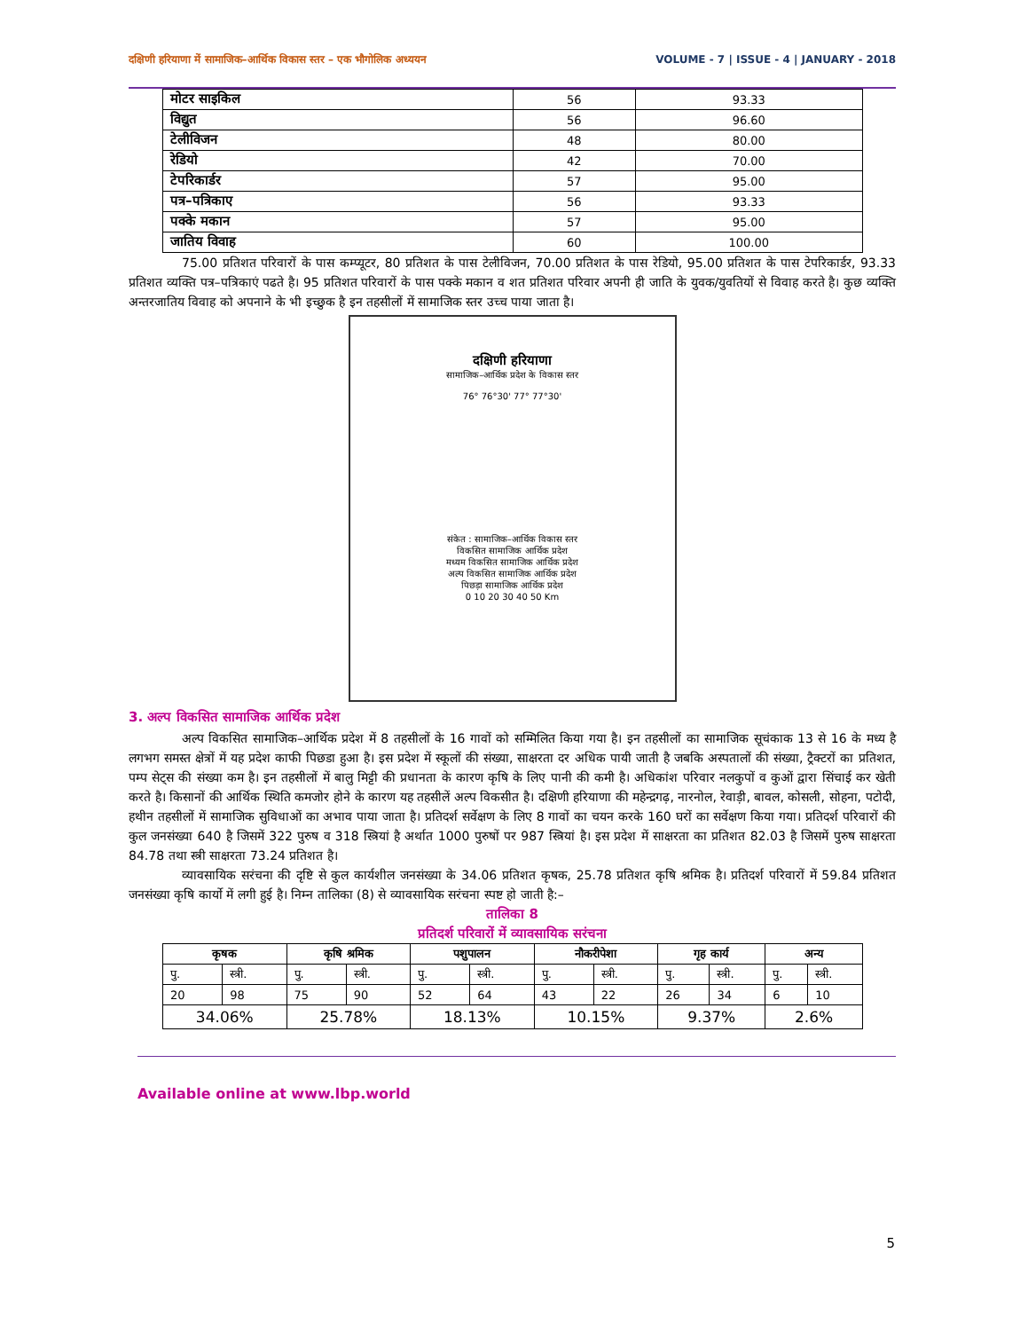दक्षिणी हरियाणा में सामाजिक–आर्थिक विकास स्तर – एक भौगोलिक अध्ययन VOLUME - 7 | ISSUE - 4 | JANUARY - 2018
| मोटर साइकिल | 56 | 93.33 |
| विद्युत | 56 | 96.60 |
| टेलीविजन | 48 | 80.00 |
| रेडियो | 42 | 70.00 |
| टेपरिकार्डर | 57 | 95.00 |
| पत्र–पत्रिकाए | 56 | 93.33 |
| पक्के मकान | 57 | 95.00 |
| जातिय विवाह | 60 | 100.00 |
75.00 प्रतिशत परिवारों के पास कम्प्यूटर, 80 प्रतिशत के पास टेलीविजन, 70.00 प्रतिशत के पास रेडियो, 95.00 प्रतिशत के पास टेपरिकार्डर, 93.33 प्रतिशत व्यक्ति पत्र–पत्रिकाएं पढते है। 95 प्रतिशत परिवारों के पास पक्के मकान व शत प्रतिशत परिवार अपनी ही जाति के युवक/युवतियों से विवाह करते है। कुछ व्यक्ति अन्तरजातिय विवाह को अपनाने के भी इच्छुक है इन तहसीलों में सामाजिक स्तर उच्च पाया जाता है।
दक्षिणी हरियाणा
सामाजिक–आर्थिक प्रदेश के विकास स्तर
76° 76°30' 77° 77°30'
संकेत : सामाजिक–आर्थिक विकास स्तर
विकसित सामाजिक आर्थिक प्रदेश
मध्यम विकसित सामाजिक आर्थिक प्रदेश
अल्प विकसित सामाजिक आर्थिक प्रदेश
पिछड़ा सामाजिक आर्थिक प्रदेश
0 10 20 30 40 50 Km
3. अल्प विकसित सामाजिक आर्थिक प्रदेश
अल्प विकसित सामाजिक–आर्थिक प्रदेश में 8 तहसीलों के 16 गावों को सम्मिलित किया गया है। इन तहसीलों का सामाजिक सूचंकाक 13 से 16 के मध्य है लगभग समस्त क्षेत्रों में यह प्रदेश काफी पिछडा हुआ है। इस प्रदेश में स्कूलों की संख्या, साक्षरता दर अधिक पायी जाती है जबकि अस्पतालों की संख्या, ट्रैक्टरों का प्रतिशत, पम्प सेट्स की संख्या कम है। इन तहसीलों में बालु मिट्टी की प्रधानता के कारण कृषि के लिए पानी की कमी है। अधिकांश परिवार नलकुपों व कुओं द्वारा सिंचाई कर खेती करते है। किसानों की आर्थिक स्थिति कमजोर होने के कारण यह तहसीलें अल्प विकसीत है। दक्षिणी हरियाणा की महेन्द्रगढ़, नारनोल, रेवाड़ी, बावल, कोसली, सोहना, पटोदी, हथीन तहसीलों में सामाजिक सुविधाओं का अभाव पाया जाता है। प्रतिदर्श सर्वेक्षण के लिए 8 गावों का चयन करके 160 घरों का सर्वेक्षण किया गया। प्रतिदर्श परिवारों की कुल जनसंख्या 640 है जिसमें 322 पुरुष व 318 स्त्रियां है अर्थात 1000 पुरुषों पर 987 स्त्रियां है। इस प्रदेश में साक्षरता का प्रतिशत 82.03 है जिसमें पुरुष साक्षरता 84.78 तथा स्त्री साक्षरता 73.24 प्रतिशत है।
व्यावसायिक सरंचना की दृष्टि से कुल कार्यशील जनसंख्या के 34.06 प्रतिशत कृषक, 25.78 प्रतिशत कृषि श्रमिक है। प्रतिदर्श परिवारों में 59.84 प्रतिशत जनसंख्या कृषि कार्यो में लगी हुई है। निम्न तालिका (8) से व्यावसायिक सरंचना स्पष्ट हो जाती है:–
तालिका 8
प्रतिदर्श परिवारों में व्यावसायिक सरंचना
| कृषक | | कृषि श्रमिक | | पशुपालन | | नौकरीपेशा | | गृह कार्य | | अन्य | |
| --- | --- | --- | --- | --- | --- | --- | --- | --- | --- | --- | --- |
| पु. | स्त्री. | पु. | स्त्री. | पु. | स्त्री. | पु. | स्त्री. | पु. | स्त्री. | पु. | स्त्री. |
| 20 | 98 | 75 | 90 | 52 | 64 | 43 | 22 | 26 | 34 | 6 | 10 |
| 34.06% | | 25.78% | | 18.13% | | 10.15% | | 9.37% | | 2.6% | |
Available online at www.lbp.world
5